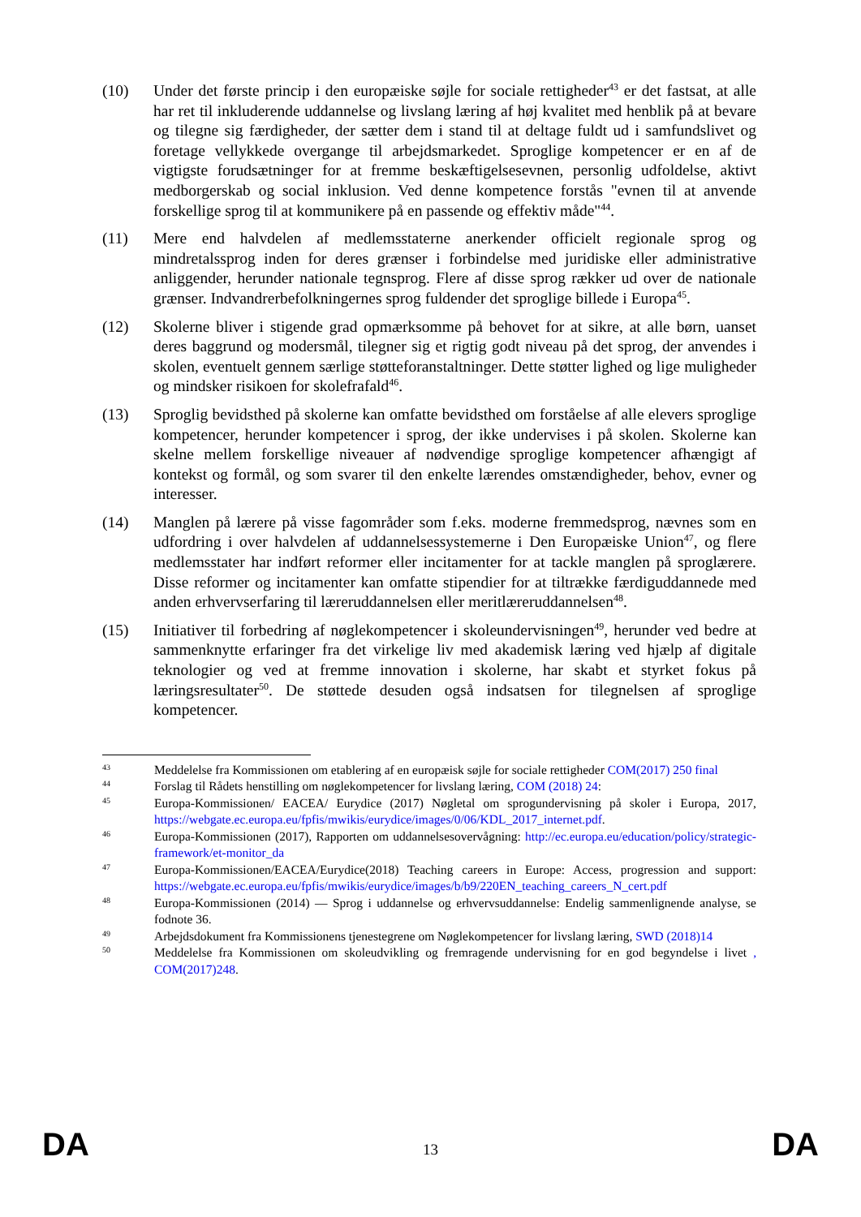(10) Under det første princip i den europæiske søjle for sociale rettigheder<sup>43</sup> er det fastsat, at alle har ret til inkluderende uddannelse og livslang læring af høj kvalitet med henblik på at bevare og tilegne sig færdigheder, der sætter dem i stand til at deltage fuldt ud i samfundslivet og foretage vellykkede overgange til arbejdsmarkedet. Sproglige kompetencer er en af de vigtigste forudsætninger for at fremme beskæftigelsesevnen, personlig udfoldelse, aktivt medborgerskab og social inklusion. Ved denne kompetence forstås "evnen til at anvende forskellige sprog til at kommunikere på en passende og effektiv måde"<sup>44</sup>.
(11) Mere end halvdelen af medlemsstaterne anerkender officielt regionale sprog og mindretalssprog inden for deres grænser i forbindelse med juridiske eller administrative anliggender, herunder nationale tegnsprog. Flere af disse sprog rækker ud over de nationale grænser. Indvandrerbefolkningernes sprog fuldender det sproglige billede i Europa<sup>45</sup>.
(12) Skolerne bliver i stigende grad opmærksomme på behovet for at sikre, at alle børn, uanset deres baggrund og modersmål, tilegner sig et rigtig godt niveau på det sprog, der anvendes i skolen, eventuelt gennem særlige støtteforanstaltninger. Dette støtter lighed og lige muligheder og mindsker risikoen for skolefrafald<sup>46</sup>.
(13) Sproglig bevidsthed på skolerne kan omfatte bevidsthed om forståelse af alle elevers sproglige kompetencer, herunder kompetencer i sprog, der ikke undervises i på skolen. Skolerne kan skelne mellem forskellige niveauer af nødvendige sproglige kompetencer afhængigt af kontekst og formål, og som svarer til den enkelte lærendes omstændigheder, behov, evner og interesser.
(14) Manglen på lærere på visse fagområder som f.eks. moderne fremmedsprog, nævnes som en udfordring i over halvdelen af uddannelsessystemerne i Den Europæiske Union<sup>47</sup>, og flere medlemsstater har indført reformer eller incitamenter for at tackle manglen på sproglærere. Disse reformer og incitamenter kan omfatte stipendier for at tiltrække færdiguddannede med anden erhvervserfaring til læreruddannelsen eller meritlæreruddannelsen<sup>48</sup>.
(15) Initiativer til forbedring af nøglekompetencer i skoleundervisningen<sup>49</sup>, herunder ved bedre at sammenknytte erfaringer fra det virkelige liv med akademisk læring ved hjælp af digitale teknologier og ved at fremme innovation i skolerne, har skabt et styrket fokus på læringsresultater<sup>50</sup>. De støttede desuden også indsatsen for tilegnelsen af sproglige kompetencer.
43
Meddelelse fra Kommissionen om etablering af en europæisk søjle for sociale rettigheder COM(2017) 250 final
44
Forslag til Rådets henstilling om nøglekompetencer for livslang læring, COM (2018) 24:
45
Europa-Kommissionen/ EACEA/ Eurydice (2017) Nøgletal om sprogundervisning på skoler i Europa, 2017, https://webgate.ec.europa.eu/fpfis/mwikis/eurydice/images/0/06/KDL_2017_internet.pdf.
46
Europa-Kommissionen (2017), Rapporten om uddannelsesovervågning: http://ec.europa.eu/education/policy/strategic-framework/et-monitor_da
47
Europa-Kommissionen/EACEA/Eurydice(2018) Teaching careers in Europe: Access, progression and support: https://webgate.ec.europa.eu/fpfis/mwikis/eurydice/images/b/b9/220EN_teaching_careers_N_cert.pdf
48
Europa-Kommissionen (2014) — Sprog i uddannelse og erhvervsuddannelse: Endelig sammenlignende analyse, se fodnote 36.
49
Arbejdsdokument fra Kommissionens tjenestegrene om Nøglekompetencer for livslang læring, SWD (2018)14
50
Meddelelse fra Kommissionen om skoleudvikling og fremragende undervisning for en god begyndelse i livet , COM(2017)248.
DA 13 DA